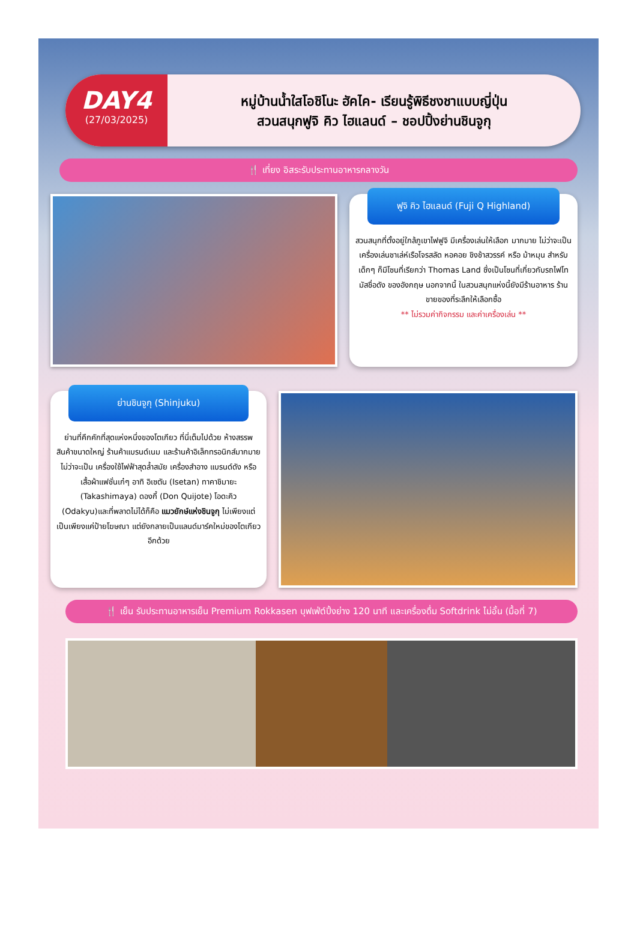DAY4
(27/03/2025)
หมู่บ้านน้ำใสโอชิโนะ ฮัคไค- เรียนรู้พิธีชงชาแบบญี่ปุ่น
สวนสนุกฟูจิ คิว ไฮแลนด์ – ชอปปิ้งย่านชินจูกุ
🍴 เที่ยง อิสระรับประทานอาหารกลางวัน
ฟูจิ คิว ไฮแลนด์ (Fuji Q Highland)
สวนสนุกที่ตั้งอยู่ใกล้ภูเขาไฟฟูจิ มีเครื่องเล่นให้เลือก มากมาย ไม่ว่าจะเป็นเครื่องเล่นชาเล่ห์เรือโจรสลัด หอคอย ชิงช้าสวรรค์ หรือ ม้าหมุน สำหรับเด็กๆ ก็มีโซนที่เรียกว่า Thomas Land ซึ่งเป็นโซนที่เกี่ยวกับรถไฟโทมัสชื่อดัง ของอังกฤษ นอกจากนี้ ในสวนสนุกแห่งนี้ยังมีร้านอาหาร ร้านขายของที่ระลึกให้เลือกซื้อ
** ไม่รวมค่ากิจกรรม และค่าเครื่องเล่น **
ย่านชินจูกุ (Shinjuku)
ย่านที่คึกคักที่สุดแห่งหนึ่งของโตเกียว ที่นี่เต็มไปด้วย ห้างสรรพสินค้าขนาดใหญ่ ร้านค้าแบรนด์เนม และร้านค้าอิเล็กทรอนิกส์มากมาย ไม่ว่าจะเป็น เครื่องใช้ไฟฟ้าสุดล้ำสมัย เครื่องสำอาง แบรนด์ดัง หรือเสื้อผ้าแฟชั่นเก๋ๆ อาทิ อิเซตัน (Isetan) ทาคาชิมายะ (Takashimaya) ดองกี้ (Don Quijote) โอดะคิว (Odakyu)และที่พลาดไม่ได้ก็คือ แมวยักษ์แห่งชินจูกุ ไม่เพียงแต่เป็นเพียงแค่ป้ายโฆษณา แต่ยังกลายเป็นแลนด์มาร์คใหม่ของโตเกียวอีกด้วย
🍴 เย็น รับประทานอาหารเย็น Premium Rokkasen บุฟเฟ่ต์ปิ้งย่าง 120 นาที และเครื่องดื่ม Softdrink ไม่อั้น (มื้อที่ 7)